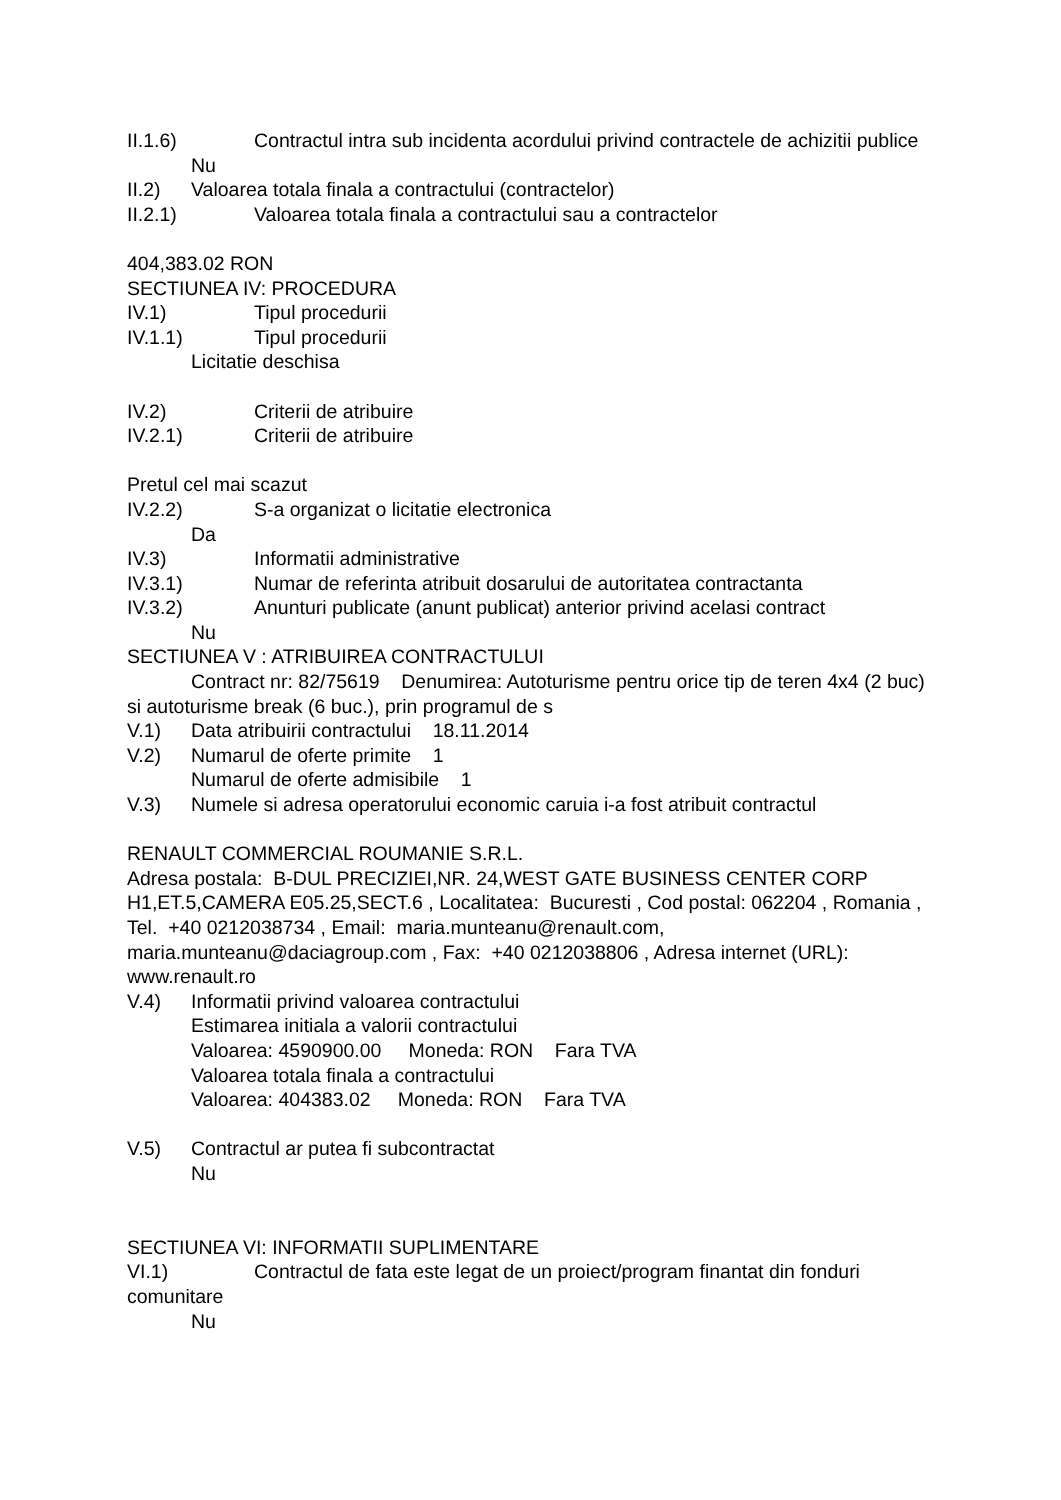II.1.6) Contractul intra sub incidenta acordului privind contractele de achizitii publice
Nu
II.2) Valoarea totala finala a contractului (contractelor)
II.2.1) Valoarea totala finala a contractului sau a contractelor
404,383.02 RON
SECTIUNEA IV: PROCEDURA
IV.1) Tipul procedurii
IV.1.1) Tipul procedurii
Licitatie deschisa
IV.2) Criterii de atribuire
IV.2.1) Criterii de atribuire
Pretul cel mai scazut
IV.2.2) S-a organizat o licitatie electronica
Da
IV.3) Informatii administrative
IV.3.1) Numar de referinta atribuit dosarului de autoritatea contractanta
IV.3.2) Anunturi publicate (anunt publicat) anterior privind acelasi contract
Nu
SECTIUNEA V : ATRIBUIREA CONTRACTULUI
Contract nr: 82/75619 Denumirea: Autoturisme pentru orice tip de teren 4x4 (2 buc) si autoturisme break (6 buc.), prin programul de s
V.1) Data atribuirii contractului 18.11.2014
V.2) Numarul de oferte primite 1
Numarul de oferte admisibile 1
V.3) Numele si adresa operatorului economic caruia i-a fost atribuit contractul
RENAULT COMMERCIAL ROUMANIE S.R.L.
Adresa postala: B-DUL PRECIZIEI,NR. 24,WEST GATE BUSINESS CENTER CORP H1,ET.5,CAMERA E05.25,SECT.6 , Localitatea: Bucuresti , Cod postal: 062204 , Romania , Tel. +40 0212038734 , Email: maria.munteanu@renault.com, maria.munteanu@daciagroup.com , Fax: +40 0212038806 , Adresa internet (URL): www.renault.ro
V.4) Informatii privind valoarea contractului
Estimarea initiala a valorii contractului
Valoarea: 4590900.00 Moneda: RON Fara TVA
Valoarea totala finala a contractului
Valoarea: 404383.02 Moneda: RON Fara TVA
V.5) Contractul ar putea fi subcontractat
Nu
SECTIUNEA VI: INFORMATII SUPLIMENTARE
VI.1) Contractul de fata este legat de un proiect/program finantat din fonduri comunitare
Nu